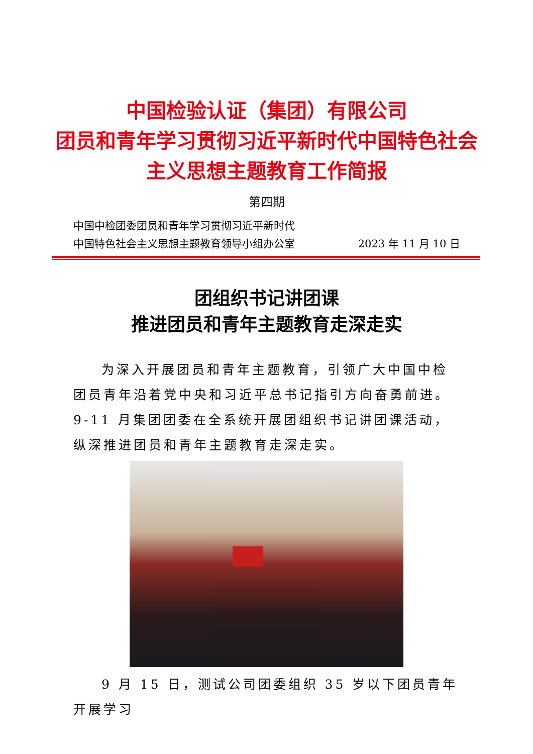中国检验认证（集团）有限公司
团员和青年学习贯彻习近平新时代中国特色社会
主义思想主题教育工作简报
第四期
中国中检团委团员和青年学习贯彻习近平新时代
中国特色社会主义思想主题教育领导小组办公室 2023 年 11 月 10 日
团组织书记讲团课
推进团员和青年主题教育走深走实
为深入开展团员和青年主题教育，引领广大中国中检团员青年沿着党中央和习近平总书记指引方向奋勇前进。9-11 月集团团委在全系统开展团组织书记讲团课活动，纵深推进团员和青年主题教育走深走实。
9 月 15 日，测试公司团委组织 35 岁以下团员青年开展学习